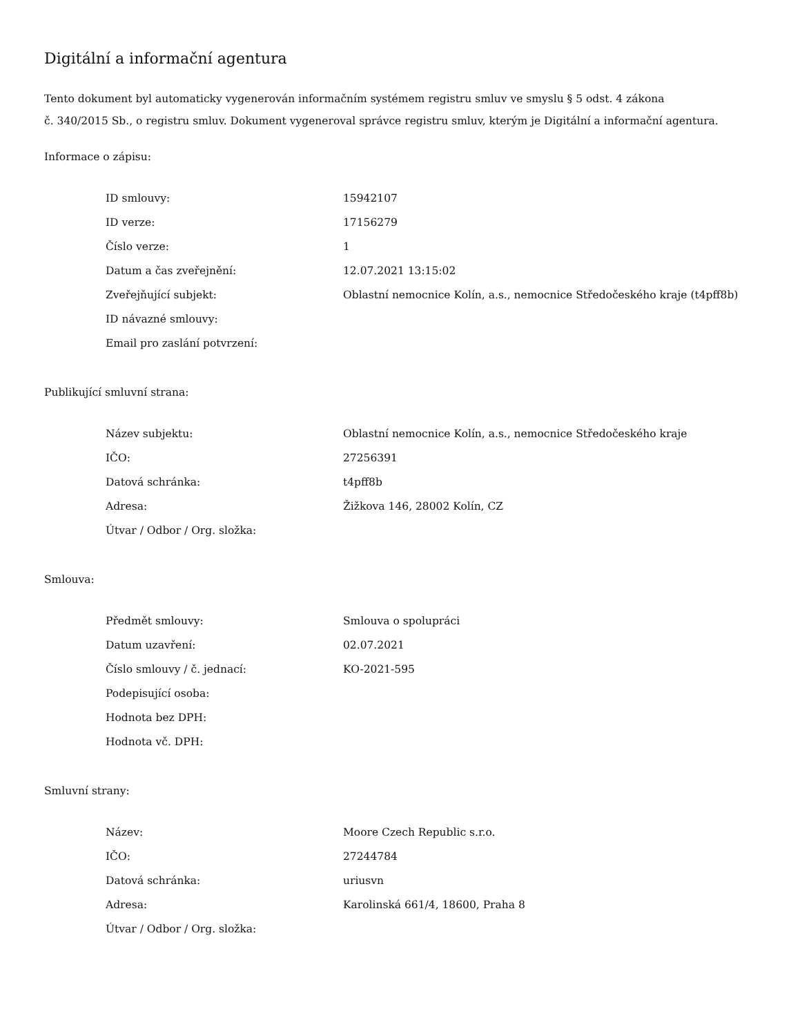Digitální a informační agentura
Tento dokument byl automaticky vygenerován informačním systémem registru smluv ve smyslu § 5 odst. 4 zákona
č. 340/2015 Sb., o registru smluv. Dokument vygeneroval správce registru smluv, kterým je Digitální a informační agentura.
Informace o zápisu:
| ID smlouvy: | 15942107 |
| ID verze: | 17156279 |
| Číslo verze: | 1 |
| Datum a čas zveřejnění: | 12.07.2021 13:15:02 |
| Zveřejňující subjekt: | Oblastní nemocnice Kolín, a.s., nemocnice Středočeského kraje (t4pff8b) |
| ID návazné smlouvy: | |
| Email pro zaslání potvrzení: | |
Publikující smluvní strana:
| Název subjektu: | Oblastní nemocnice Kolín, a.s., nemocnice Středočeského kraje |
| IČO: | 27256391 |
| Datová schránka: | t4pff8b |
| Adresa: | Žižkova 146, 28002 Kolín, CZ |
| Útvar / Odbor / Org. složka: | |
Smlouva:
| Předmět smlouvy: | Smlouva o spolupráci |
| Datum uzavření: | 02.07.2021 |
| Číslo smlouvy / č. jednací: | KO-2021-595 |
| Podepisující osoba: | |
| Hodnota bez DPH: | |
| Hodnota vč. DPH: | |
Smluvní strany:
| Název: | Moore Czech Republic s.r.o. |
| IČO: | 27244784 |
| Datová schránka: | uriusvn |
| Adresa: | Karolinská 661/4, 18600, Praha 8 |
| Útvar / Odbor / Org. složka: | |